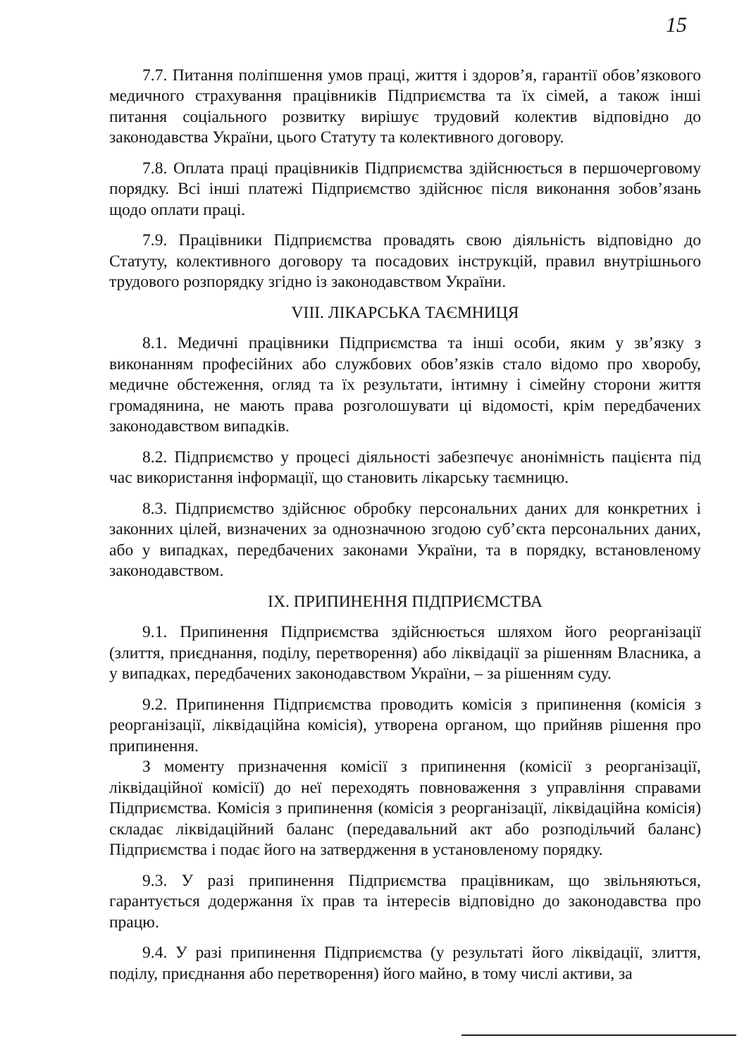15
7.7. Питання поліпшення умов праці, життя і здоров’я, гарантії обов’язкового медичного страхування працівників Підприємства та їх сімей, а також інші питання соціального розвитку вирішує трудовий колектив відповідно до законодавства України, цього Статуту та колективного договору.
7.8. Оплата праці працівників Підприємства здійснюється в першочерговому порядку. Всі інші платежі Підприємство здійснює після виконання зобов’язань щодо оплати праці.
7.9. Працівники Підприємства провадять свою діяльність відповідно до Статуту, колективного договору та посадових інструкцій, правил внутрішнього трудового розпорядку згідно із законодавством України.
VIII. ЛІКАРСЬКА ТАЄМНИЦЯ
8.1. Медичні працівники Підприємства та інші особи, яким у зв’язку з виконанням професійних або службових обов’язків стало відомо про хворобу, медичне обстеження, огляд та їх результати, інтимну і сімейну сторони життя громадянина, не мають права розголошувати ці відомості, крім передбачених законодавством випадків.
8.2. Підприємство у процесі діяльності забезпечує анонімність пацієнта під час використання інформації, що становить лікарську таємницю.
8.3. Підприємство здійснює обробку персональних даних для конкретних і законних цілей, визначених за однозначною згодою суб’єкта персональних даних, або у випадках, передбачених законами України, та в порядку, встановленому законодавством.
IX. ПРИПИНЕННЯ ПІДПРИЄМСТВА
9.1. Припинення Підприємства здійснюється шляхом його реорганізації (злиття, приєднання, поділу, перетворення) або ліквідації за рішенням Власника, а у випадках, передбачених законодавством України, – за рішенням суду.
9.2. Припинення Підприємства проводить комісія з припинення (комісія з реорганізації, ліквідаційна комісія), утворена органом, що прийняв рішення про припинення.
З моменту призначення комісії з припинення (комісії з реорганізації, ліквідаційної комісії) до неї переходять повноваження з управління справами Підприємства. Комісія з припинення (комісія з реорганізації, ліквідаційна комісія) складає ліквідаційний баланс (передавальний акт або розподільчий баланс) Підприємства і подає його на затвердження в установленому порядку.
9.3. У разі припинення Підприємства працівникам, що звільняються, гарантується додержання їх прав та інтересів відповідно до законодавства про працю.
9.4. У разі припинення Підприємства (у результаті його ліквідації, злиття, поділу, приєднання або перетворення) його майно, в тому числі активи, за